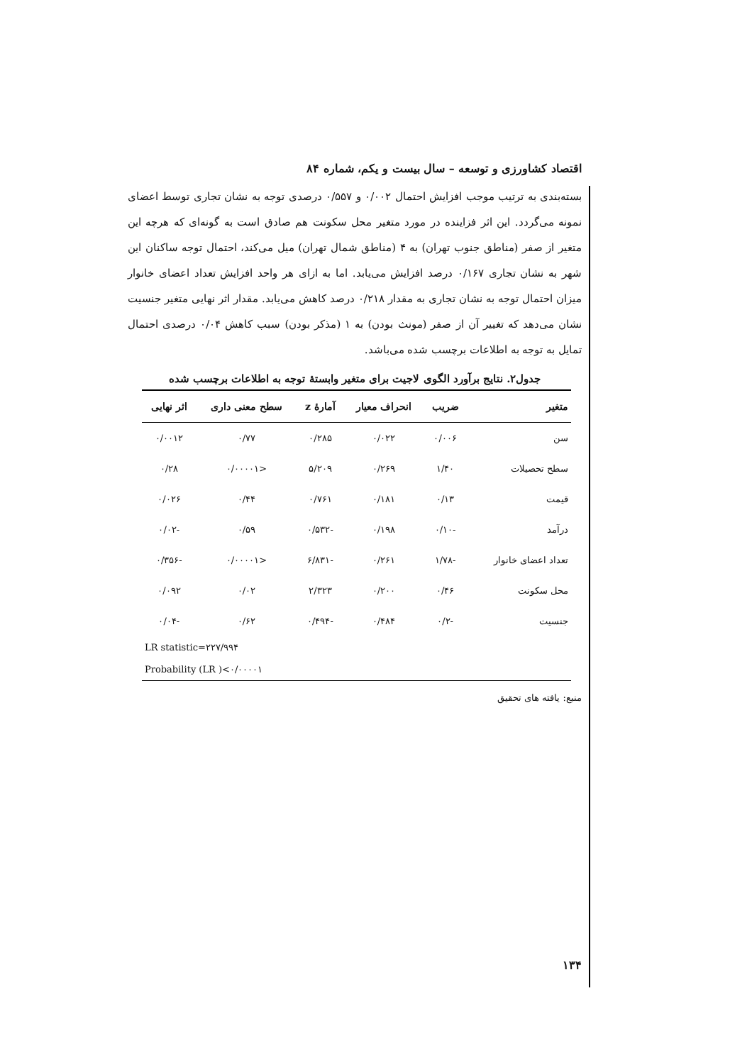اقتصاد کشاورزی و توسعه – سال بیست و یکم، شماره ۸۴
بسته‌بندی به ترتیب موجب افزایش احتمال ۰/۰۰۲ و ۰/۵۵۷ درصدی توجه به نشان تجاری توسط اعضای نمونه می‌گردد. این اثر فزاینده در مورد متغیر محل سکونت هم صادق است به گونه‌ای که هرچه این متغیر از صفر (مناطق جنوب تهران) به ۴ (مناطق شمال تهران) میل می‌کند، احتمال توجه ساکنان این شهر به نشان تجاری ۰/۱۶۷ درصد افزایش می‌یابد. اما به ازای هر واحد افزایش تعداد اعضای خانوار میزان احتمال توجه به نشان تجاری به مقدار ۰/۲۱۸ درصد کاهش می‌یابد. مقدار اثر نهایی متغیر جنسیت نشان می‌دهد که تغییر آن از صفر (مونث بودن) به ۱ (مذکر بودن) سبب کاهش ۰/۰۴ درصدی احتمال تمایل به توجه به اطلاعات برچسب شده می‌باشد.
جدول۲. نتایج برآورد الگوی لاجیت برای متغیر وابستۀ توجه به اطلاعات برچسب شده
| متغیر | ضریب | انحراف معیار | آمارۀ z | سطح معنی داری | اثر نهایی |
| --- | --- | --- | --- | --- | --- |
| سن | ۰/۰۰۶ | ۰/۰۲۲ | ۰/۲۸۵ | ۰/۷۷ | ۰/۰۰۱۲ |
| سطح تحصیلات | ۱/۴۰ | ۰/۲۶۹ | ۵/۲۰۹ | <۰/۰۰۰۰۱ | ۰/۲۸ |
| قیمت | ۰/۱۳ | ۰/۱۸۱ | ۰/۷۶۱ | ۰/۴۴ | ۰/۰۲۶ |
| درآمد | -۰/۱۰ | ۰/۱۹۸ | -۰/۵۳۲ | ۰/۵۹ | -۰/۰۲ |
| تعداد اعضای خانوار | -۱/۷۸ | ۰/۲۶۱ | -۶/۸۳۱ | <۰/۰۰۰۰۱ | -۰/۳۵۶ |
| محل سکونت | ۰/۴۶ | ۰/۲۰۰ | ۲/۳۲۳ | ۰/۰۲ | ۰/۰۹۲ |
| جنسیت | -۰/۲ | ۰/۴۸۴ | -۰/۴۹۴ | ۰/۶۲ | -۰/۰۴ |
| LR statistic=۲۲۷/۹۹۴ | | | | | |
| Probability (LR )<۰/۰۰۰۰۱ | | | | | |
منبع: یافته های تحقیق
۱۳۴